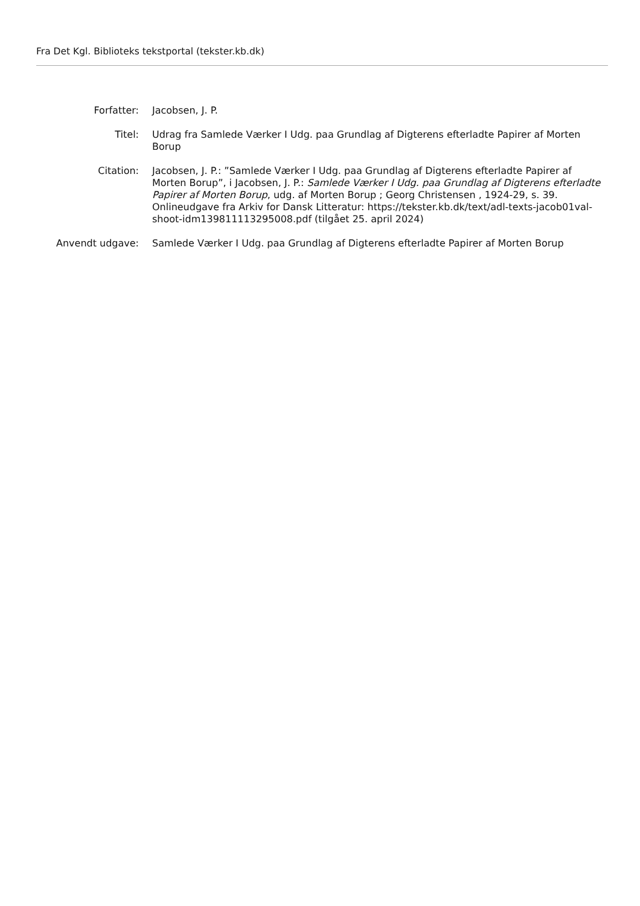Fra Det Kgl. Biblioteks tekstportal (tekster.kb.dk)
| Forfatter: | Jacobsen, J. P. |
| Titel: | Udrag fra Samlede Værker I Udg. paa Grundlag af Digterens efterladte Papirer af Morten Borup |
| Citation: | Jacobsen, J. P.: ”Samlede Værker I Udg. paa Grundlag af Digterens efterladte Papirer af Morten Borup”, i Jacobsen, J. P.: Samlede Værker I Udg. paa Grundlag af Digterens efterladte Papirer af Morten Borup , udg. af Morten Borup ; Georg Christensen , 1924-29, s. 39. Onlineudgave fra Arkiv for Dansk Litteratur: https://tekster.kb.dk/text/adl-texts-jacob01val-shoot-idm139811113295008.pdf (tilgået 25. april 2024) |
| Anvendt udgave: | Samlede Værker I Udg. paa Grundlag af Digterens efterladte Papirer af Morten Borup |